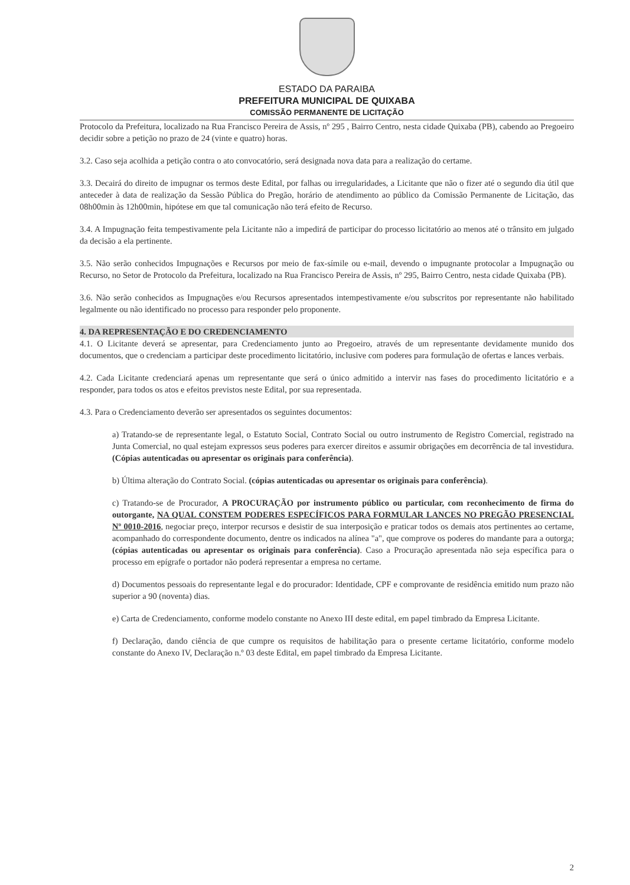ESTADO DA PARAIBA
PREFEITURA MUNICIPAL DE QUIXABA
COMISSÃO PERMANENTE DE LICITAÇÃO
Protocolo da Prefeitura, localizado na Rua Francisco Pereira de Assis, nº 295 , Bairro Centro, nesta cidade Quixaba (PB), cabendo ao Pregoeiro decidir sobre a petição no prazo de 24 (vinte e quatro) horas.
3.2. Caso seja acolhida a petição contra o ato convocatório, será designada nova data para a realização do certame.
3.3. Decairá do direito de impugnar os termos deste Edital, por falhas ou irregularidades, a Licitante que não o fizer até o segundo dia útil que anteceder à data de realização da Sessão Pública do Pregão, horário de atendimento ao público da Comissão Permanente de Licitação, das 08h00min às 12h00min, hipótese em que tal comunicação não terá efeito de Recurso.
3.4. A Impugnação feita tempestivamente pela Licitante não a impedirá de participar do processo licitatório ao menos até o trânsito em julgado da decisão a ela pertinente.
3.5. Não serão conhecidos Impugnações e Recursos por meio de fax-símile ou e-mail, devendo o impugnante protocolar a Impugnação ou Recurso, no Setor de Protocolo da Prefeitura, localizado na Rua Francisco Pereira de Assis, nº 295, Bairro Centro, nesta cidade Quixaba (PB).
3.6. Não serão conhecidos as Impugnações e/ou Recursos apresentados intempestivamente e/ou subscritos por representante não habilitado legalmente ou não identificado no processo para responder pelo proponente.
4. DA REPRESENTAÇÃO E DO CREDENCIAMENTO
4.1. O Licitante deverá se apresentar, para Credenciamento junto ao Pregoeiro, através de um representante devidamente munido dos documentos, que o credenciam a participar deste procedimento licitatório, inclusive com poderes para formulação de ofertas e lances verbais.
4.2. Cada Licitante credenciará apenas um representante que será o único admitido a intervir nas fases do procedimento licitatório e a responder, para todos os atos e efeitos previstos neste Edital, por sua representada.
4.3. Para o Credenciamento deverão ser apresentados os seguintes documentos:
a) Tratando-se de representante legal, o Estatuto Social, Contrato Social ou outro instrumento de Registro Comercial, registrado na Junta Comercial, no qual estejam expressos seus poderes para exercer direitos e assumir obrigações em decorrência de tal investidura. (Cópias autenticadas ou apresentar os originais para conferência).
b) Última alteração do Contrato Social. (cópias autenticadas ou apresentar os originais para conferência).
c) Tratando-se de Procurador, A PROCURAÇÃO por instrumento público ou particular, com reconhecimento de firma do outorgante, NA QUAL CONSTEM PODERES ESPECÍFICOS PARA FORMULAR LANCES NO PREGÃO PRESENCIAL Nº 0010-2016, negociar preço, interpor recursos e desistir de sua interposição e praticar todos os demais atos pertinentes ao certame, acompanhado do correspondente documento, dentre os indicados na alínea "a", que comprove os poderes do mandante para a outorga; (cópias autenticadas ou apresentar os originais para conferência). Caso a Procuração apresentada não seja específica para o processo em epígrafe o portador não poderá representar a empresa no certame.
d) Documentos pessoais do representante legal e do procurador: Identidade, CPF e comprovante de residência emitido num prazo não superior a 90 (noventa) dias.
e) Carta de Credenciamento, conforme modelo constante no Anexo III deste edital, em papel timbrado da Empresa Licitante.
f) Declaração, dando ciência de que cumpre os requisitos de habilitação para o presente certame licitatório, conforme modelo constante do Anexo IV, Declaração n.º 03 deste Edital, em papel timbrado da Empresa Licitante.
2